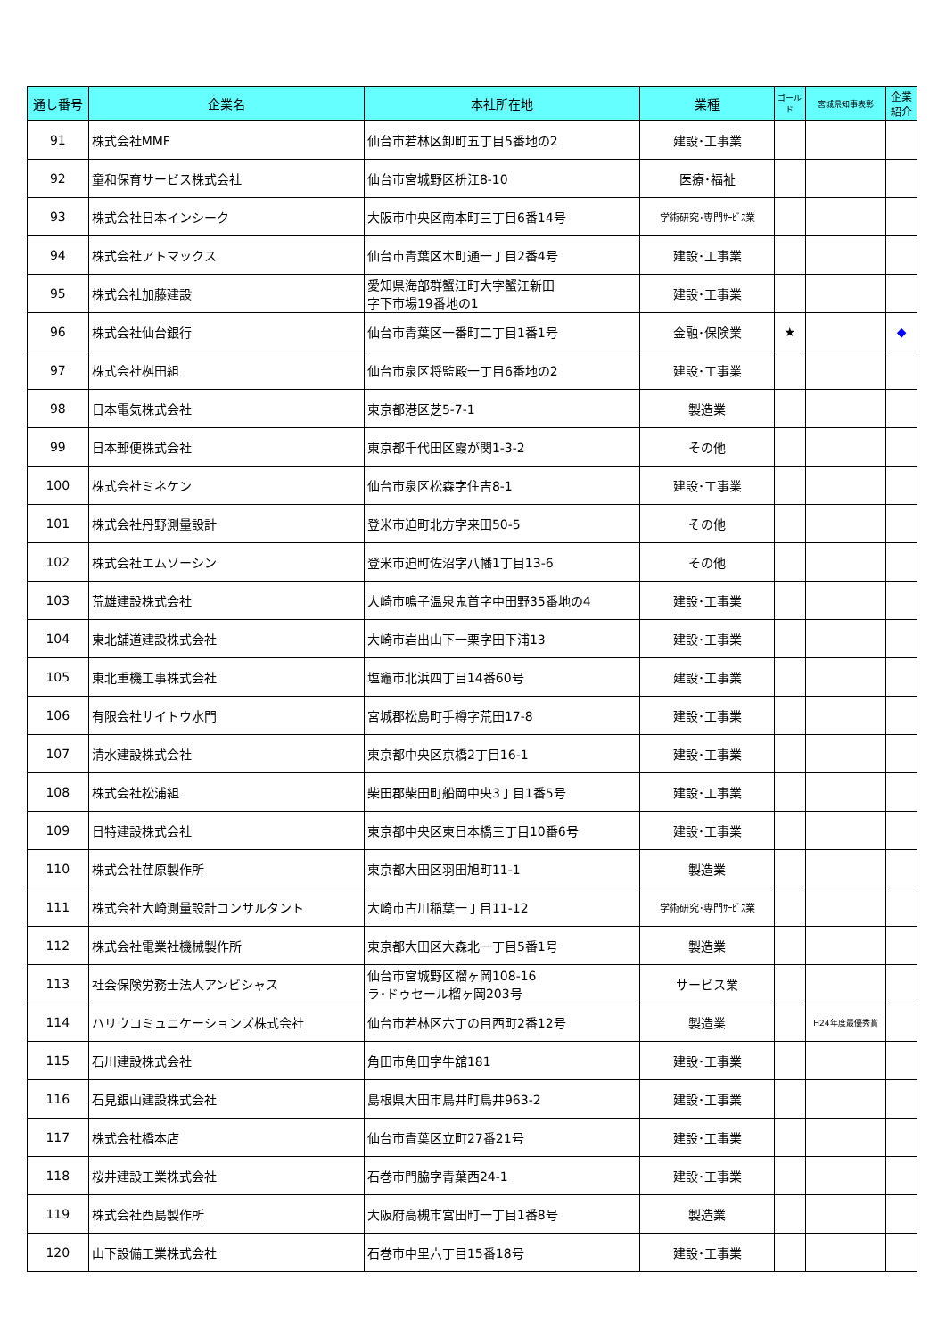| 通し番号 | 企業名 | 本社所在地 | 業種 | ゴールド | 宮城県知事表彰 | 企業紹介 |
| --- | --- | --- | --- | --- | --- | --- |
| 91 | 株式会社MMF | 仙台市若林区卸町五丁目5番地の2 | 建設･工事業 | | | |
| 92 | 童和保育サービス株式会社 | 仙台市宮城野区枡江8-10 | 医療･福祉 | | | |
| 93 | 株式会社日本インシーク | 大阪市中央区南本町三丁目6番14号 | 学術研究･専門ｻｰﾋﾞｽ業 | | | |
| 94 | 株式会社アトマックス | 仙台市青葉区木町通一丁目2番4号 | 建設･工事業 | | | |
| 95 | 株式会社加藤建設 | 愛知県海部群蟹江町大字蟹江新田 字下市場19番地の1 | 建設･工事業 | | | |
| 96 | 株式会社仙台銀行 | 仙台市青葉区一番町二丁目1番1号 | 金融･保険業 | ★ | | ◆ |
| 97 | 株式会社桝田組 | 仙台市泉区将監殿一丁目6番地の2 | 建設･工事業 | | | |
| 98 | 日本電気株式会社 | 東京都港区芝5-7-1 | 製造業 | | | |
| 99 | 日本郵便株式会社 | 東京都千代田区霞が関1-3-2 | その他 | | | |
| 100 | 株式会社ミネケン | 仙台市泉区松森字住吉8-1 | 建設･工事業 | | | |
| 101 | 株式会社丹野測量設計 | 登米市迫町北方字来田50-5 | その他 | | | |
| 102 | 株式会社エムソーシン | 登米市迫町佐沼字八幡1丁目13-6 | その他 | | | |
| 103 | 荒雄建設株式会社 | 大崎市鳴子温泉鬼首字中田野35番地の4 | 建設･工事業 | | | |
| 104 | 東北舗道建設株式会社 | 大崎市岩出山下一栗字田下浦13 | 建設･工事業 | | | |
| 105 | 東北重機工事株式会社 | 塩竈市北浜四丁目14番60号 | 建設･工事業 | | | |
| 106 | 有限会社サイトウ水門 | 宮城郡松島町手樽字荒田17-8 | 建設･工事業 | | | |
| 107 | 清水建設株式会社 | 東京都中央区京橋2丁目16-1 | 建設･工事業 | | | |
| 108 | 株式会社松浦組 | 柴田郡柴田町船岡中央3丁目1番5号 | 建設･工事業 | | | |
| 109 | 日特建設株式会社 | 東京都中央区東日本橋三丁目10番6号 | 建設･工事業 | | | |
| 110 | 株式会社荏原製作所 | 東京都大田区羽田旭町11-1 | 製造業 | | | |
| 111 | 株式会社大崎測量設計コンサルタント | 大崎市古川稲葉一丁目11-12 | 学術研究･専門ｻｰﾋﾞｽ業 | | | |
| 112 | 株式会社電業社機械製作所 | 東京都大田区大森北一丁目5番1号 | 製造業 | | | |
| 113 | 社会保険労務士法人アンビシャス | 仙台市宮城野区榴ヶ岡108-16 ラ･ドゥセール榴ヶ岡203号 | サービス業 | | | |
| 114 | ハリウコミュニケーションズ株式会社 | 仙台市若林区六丁の目西町2番12号 | 製造業 | | H24年度最優秀賞 | |
| 115 | 石川建設株式会社 | 角田市角田字牛舘181 | 建設･工事業 | | | |
| 116 | 石見銀山建設株式会社 | 島根県大田市鳥井町鳥井963-2 | 建設･工事業 | | | |
| 117 | 株式会社橋本店 | 仙台市青葉区立町27番21号 | 建設･工事業 | | | |
| 118 | 桜井建設工業株式会社 | 石巻市門脇字青葉西24-1 | 建設･工事業 | | | |
| 119 | 株式会社酉島製作所 | 大阪府高槻市宮田町一丁目1番8号 | 製造業 | | | |
| 120 | 山下設備工業株式会社 | 石巻市中里六丁目15番18号 | 建設･工事業 | | | |